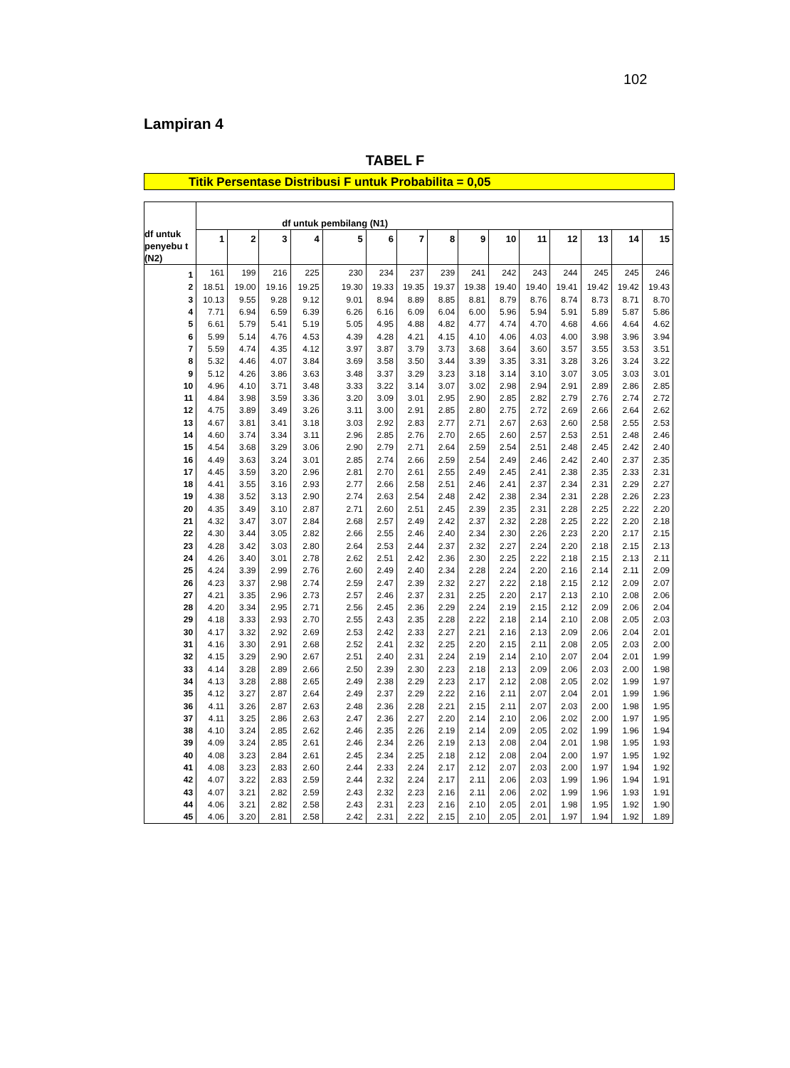102
Lampiran 4
TABEL F
Titik Persentase Distribusi F untuk Probabilita = 0,05
| df untuk penyebu t (N2) | df untuk pembilang (N1) | | | | | | | | | | | | | | |
| --- | --- | --- | --- | --- | --- | --- | --- | --- | --- | --- | --- | --- | --- | --- | --- |
| | 1 | 2 | 3 | 4 | 5 | 6 | 7 | 8 | 9 | 10 | 11 | 12 | 13 | 14 | 15 |
| 1 | 161 | 199 | 216 | 225 | 230 | 234 | 237 | 239 | 241 | 242 | 243 | 244 | 245 | 245 | 246 |
| 2 | 18.51 | 19.00 | 19.16 | 19.25 | 19.30 | 19.33 | 19.35 | 19.37 | 19.38 | 19.40 | 19.40 | 19.41 | 19.42 | 19.42 | 19.43 |
| 3 | 10.13 | 9.55 | 9.28 | 9.12 | 9.01 | 8.94 | 8.89 | 8.85 | 8.81 | 8.79 | 8.76 | 8.74 | 8.73 | 8.71 | 8.70 |
| 4 | 7.71 | 6.94 | 6.59 | 6.39 | 6.26 | 6.16 | 6.09 | 6.04 | 6.00 | 5.96 | 5.94 | 5.91 | 5.89 | 5.87 | 5.86 |
| 5 | 6.61 | 5.79 | 5.41 | 5.19 | 5.05 | 4.95 | 4.88 | 4.82 | 4.77 | 4.74 | 4.70 | 4.68 | 4.66 | 4.64 | 4.62 |
| 6 | 5.99 | 5.14 | 4.76 | 4.53 | 4.39 | 4.28 | 4.21 | 4.15 | 4.10 | 4.06 | 4.03 | 4.00 | 3.98 | 3.96 | 3.94 |
| 7 | 5.59 | 4.74 | 4.35 | 4.12 | 3.97 | 3.87 | 3.79 | 3.73 | 3.68 | 3.64 | 3.60 | 3.57 | 3.55 | 3.53 | 3.51 |
| 8 | 5.32 | 4.46 | 4.07 | 3.84 | 3.69 | 3.58 | 3.50 | 3.44 | 3.39 | 3.35 | 3.31 | 3.28 | 3.26 | 3.24 | 3.22 |
| 9 | 5.12 | 4.26 | 3.86 | 3.63 | 3.48 | 3.37 | 3.29 | 3.23 | 3.18 | 3.14 | 3.10 | 3.07 | 3.05 | 3.03 | 3.01 |
| 10 | 4.96 | 4.10 | 3.71 | 3.48 | 3.33 | 3.22 | 3.14 | 3.07 | 3.02 | 2.98 | 2.94 | 2.91 | 2.89 | 2.86 | 2.85 |
| 11 | 4.84 | 3.98 | 3.59 | 3.36 | 3.20 | 3.09 | 3.01 | 2.95 | 2.90 | 2.85 | 2.82 | 2.79 | 2.76 | 2.74 | 2.72 |
| 12 | 4.75 | 3.89 | 3.49 | 3.26 | 3.11 | 3.00 | 2.91 | 2.85 | 2.80 | 2.75 | 2.72 | 2.69 | 2.66 | 2.64 | 2.62 |
| 13 | 4.67 | 3.81 | 3.41 | 3.18 | 3.03 | 2.92 | 2.83 | 2.77 | 2.71 | 2.67 | 2.63 | 2.60 | 2.58 | 2.55 | 2.53 |
| 14 | 4.60 | 3.74 | 3.34 | 3.11 | 2.96 | 2.85 | 2.76 | 2.70 | 2.65 | 2.60 | 2.57 | 2.53 | 2.51 | 2.48 | 2.46 |
| 15 | 4.54 | 3.68 | 3.29 | 3.06 | 2.90 | 2.79 | 2.71 | 2.64 | 2.59 | 2.54 | 2.51 | 2.48 | 2.45 | 2.42 | 2.40 |
| 16 | 4.49 | 3.63 | 3.24 | 3.01 | 2.85 | 2.74 | 2.66 | 2.59 | 2.54 | 2.49 | 2.46 | 2.42 | 2.40 | 2.37 | 2.35 |
| 17 | 4.45 | 3.59 | 3.20 | 2.96 | 2.81 | 2.70 | 2.61 | 2.55 | 2.49 | 2.45 | 2.41 | 2.38 | 2.35 | 2.33 | 2.31 |
| 18 | 4.41 | 3.55 | 3.16 | 2.93 | 2.77 | 2.66 | 2.58 | 2.51 | 2.46 | 2.41 | 2.37 | 2.34 | 2.31 | 2.29 | 2.27 |
| 19 | 4.38 | 3.52 | 3.13 | 2.90 | 2.74 | 2.63 | 2.54 | 2.48 | 2.42 | 2.38 | 2.34 | 2.31 | 2.28 | 2.26 | 2.23 |
| 20 | 4.35 | 3.49 | 3.10 | 2.87 | 2.71 | 2.60 | 2.51 | 2.45 | 2.39 | 2.35 | 2.31 | 2.28 | 2.25 | 2.22 | 2.20 |
| 21 | 4.32 | 3.47 | 3.07 | 2.84 | 2.68 | 2.57 | 2.49 | 2.42 | 2.37 | 2.32 | 2.28 | 2.25 | 2.22 | 2.20 | 2.18 |
| 22 | 4.30 | 3.44 | 3.05 | 2.82 | 2.66 | 2.55 | 2.46 | 2.40 | 2.34 | 2.30 | 2.26 | 2.23 | 2.20 | 2.17 | 2.15 |
| 23 | 4.28 | 3.42 | 3.03 | 2.80 | 2.64 | 2.53 | 2.44 | 2.37 | 2.32 | 2.27 | 2.24 | 2.20 | 2.18 | 2.15 | 2.13 |
| 24 | 4.26 | 3.40 | 3.01 | 2.78 | 2.62 | 2.51 | 2.42 | 2.36 | 2.30 | 2.25 | 2.22 | 2.18 | 2.15 | 2.13 | 2.11 |
| 25 | 4.24 | 3.39 | 2.99 | 2.76 | 2.60 | 2.49 | 2.40 | 2.34 | 2.28 | 2.24 | 2.20 | 2.16 | 2.14 | 2.11 | 2.09 |
| 26 | 4.23 | 3.37 | 2.98 | 2.74 | 2.59 | 2.47 | 2.39 | 2.32 | 2.27 | 2.22 | 2.18 | 2.15 | 2.12 | 2.09 | 2.07 |
| 27 | 4.21 | 3.35 | 2.96 | 2.73 | 2.57 | 2.46 | 2.37 | 2.31 | 2.25 | 2.20 | 2.17 | 2.13 | 2.10 | 2.08 | 2.06 |
| 28 | 4.20 | 3.34 | 2.95 | 2.71 | 2.56 | 2.45 | 2.36 | 2.29 | 2.24 | 2.19 | 2.15 | 2.12 | 2.09 | 2.06 | 2.04 |
| 29 | 4.18 | 3.33 | 2.93 | 2.70 | 2.55 | 2.43 | 2.35 | 2.28 | 2.22 | 2.18 | 2.14 | 2.10 | 2.08 | 2.05 | 2.03 |
| 30 | 4.17 | 3.32 | 2.92 | 2.69 | 2.53 | 2.42 | 2.33 | 2.27 | 2.21 | 2.16 | 2.13 | 2.09 | 2.06 | 2.04 | 2.01 |
| 31 | 4.16 | 3.30 | 2.91 | 2.68 | 2.52 | 2.41 | 2.32 | 2.25 | 2.20 | 2.15 | 2.11 | 2.08 | 2.05 | 2.03 | 2.00 |
| 32 | 4.15 | 3.29 | 2.90 | 2.67 | 2.51 | 2.40 | 2.31 | 2.24 | 2.19 | 2.14 | 2.10 | 2.07 | 2.04 | 2.01 | 1.99 |
| 33 | 4.14 | 3.28 | 2.89 | 2.66 | 2.50 | 2.39 | 2.30 | 2.23 | 2.18 | 2.13 | 2.09 | 2.06 | 2.03 | 2.00 | 1.98 |
| 34 | 4.13 | 3.28 | 2.88 | 2.65 | 2.49 | 2.38 | 2.29 | 2.23 | 2.17 | 2.12 | 2.08 | 2.05 | 2.02 | 1.99 | 1.97 |
| 35 | 4.12 | 3.27 | 2.87 | 2.64 | 2.49 | 2.37 | 2.29 | 2.22 | 2.16 | 2.11 | 2.07 | 2.04 | 2.01 | 1.99 | 1.96 |
| 36 | 4.11 | 3.26 | 2.87 | 2.63 | 2.48 | 2.36 | 2.28 | 2.21 | 2.15 | 2.11 | 2.07 | 2.03 | 2.00 | 1.98 | 1.95 |
| 37 | 4.11 | 3.25 | 2.86 | 2.63 | 2.47 | 2.36 | 2.27 | 2.20 | 2.14 | 2.10 | 2.06 | 2.02 | 2.00 | 1.97 | 1.95 |
| 38 | 4.10 | 3.24 | 2.85 | 2.62 | 2.46 | 2.35 | 2.26 | 2.19 | 2.14 | 2.09 | 2.05 | 2.02 | 1.99 | 1.96 | 1.94 |
| 39 | 4.09 | 3.24 | 2.85 | 2.61 | 2.46 | 2.34 | 2.26 | 2.19 | 2.13 | 2.08 | 2.04 | 2.01 | 1.98 | 1.95 | 1.93 |
| 40 | 4.08 | 3.23 | 2.84 | 2.61 | 2.45 | 2.34 | 2.25 | 2.18 | 2.12 | 2.08 | 2.04 | 2.00 | 1.97 | 1.95 | 1.92 |
| 41 | 4.08 | 3.23 | 2.83 | 2.60 | 2.44 | 2.33 | 2.24 | 2.17 | 2.12 | 2.07 | 2.03 | 2.00 | 1.97 | 1.94 | 1.92 |
| 42 | 4.07 | 3.22 | 2.83 | 2.59 | 2.44 | 2.32 | 2.24 | 2.17 | 2.11 | 2.06 | 2.03 | 1.99 | 1.96 | 1.94 | 1.91 |
| 43 | 4.07 | 3.21 | 2.82 | 2.59 | 2.43 | 2.32 | 2.23 | 2.16 | 2.11 | 2.06 | 2.02 | 1.99 | 1.96 | 1.93 | 1.91 |
| 44 | 4.06 | 3.21 | 2.82 | 2.58 | 2.43 | 2.31 | 2.23 | 2.16 | 2.10 | 2.05 | 2.01 | 1.98 | 1.95 | 1.92 | 1.90 |
| 45 | 4.06 | 3.20 | 2.81 | 2.58 | 2.42 | 2.31 | 2.22 | 2.15 | 2.10 | 2.05 | 2.01 | 1.97 | 1.94 | 1.92 | 1.89 |